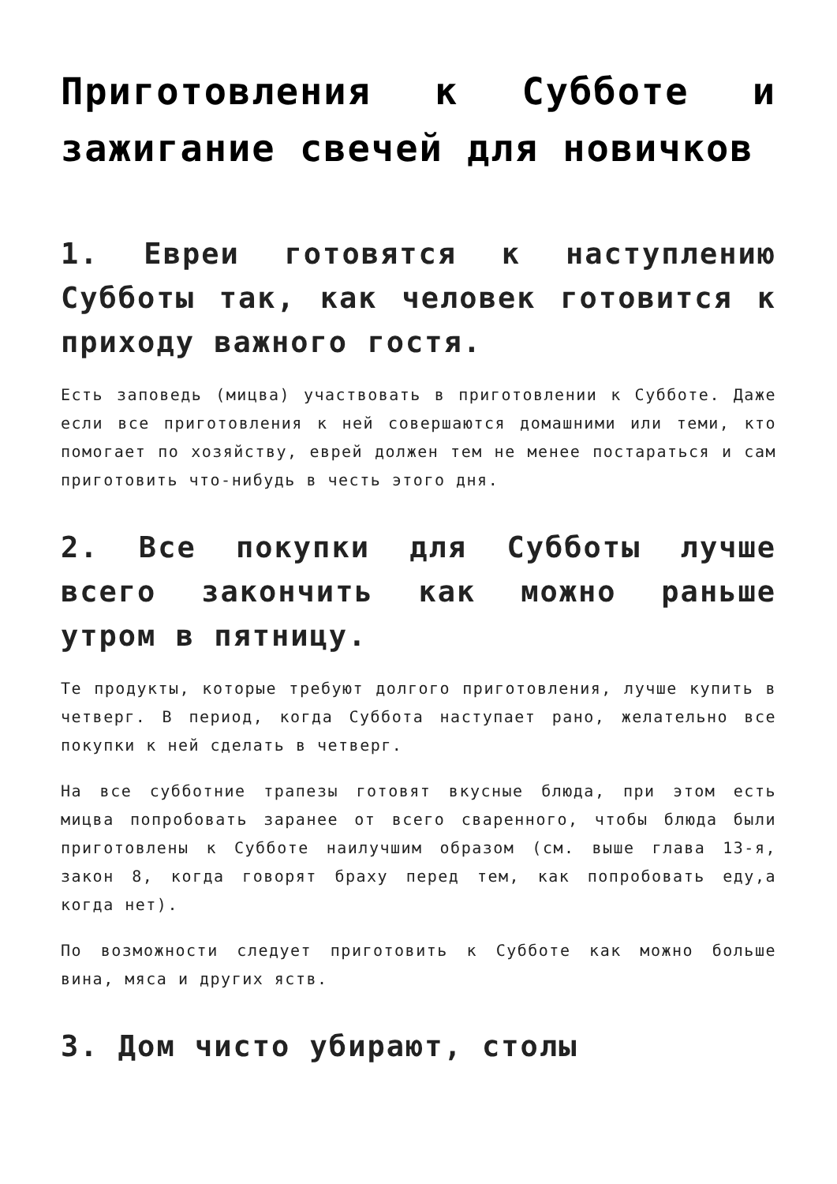Приготовления к Субботе и зажигание свечей для новичков
1. Евреи готовятся к наступлению Субботы так, как человек готовится к приходу важного гостя.
Есть заповедь (мицва) участвовать в приготовлении к Субботе. Даже если все приготовления к ней совершаются домашними или теми, кто помогает по хозяйству, еврей должен тем не менее постараться и сам приготовить что-нибудь в честь этого дня.
2. Все покупки для Субботы лучше всего закончить как можно раньше утром в пятницу.
Те продукты, которые требуют долгого приготовления, лучше купить в четверг. В период, когда Суббота наступает рано, желательно все покупки к ней сделать в четверг.
На все субботние трапезы готовят вкусные блюда, при этом есть мицва попробовать заранее от всего сваренного, чтобы блюда были приготовлены к Субботе наилучшим образом (см. выше глава 13-я, закон 8, когда говорят браху перед тем, как попробовать еду,а когда нет).
По возможности следует приготовить к Субботе как можно больше вина, мяса и других яств.
3. Дом чисто убирают, столы